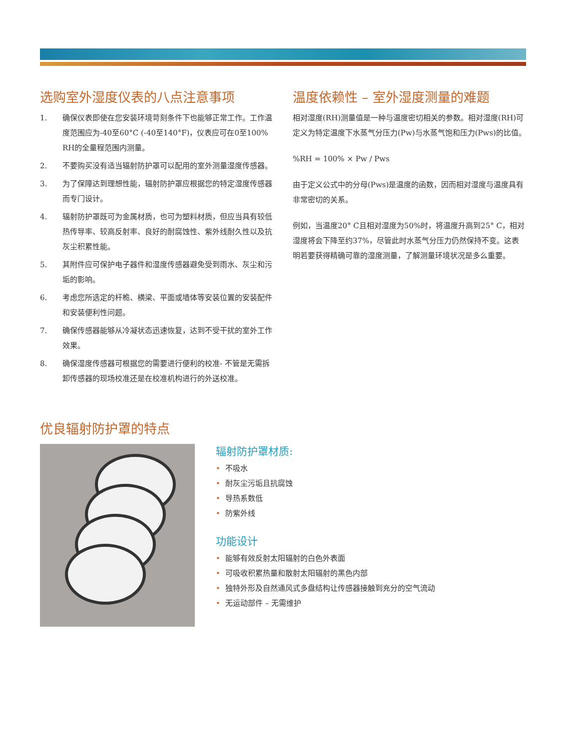选购室外湿度仪表的八点注意事项
1. 确保仪表即使在您安装环境苛刻条件下也能够正常工作。工作温度范围应为-40至60°C (-40至140°F)，仪表应可在0至100% RH的全量程范围内测量。
2. 不要购买没有适当辐射防护罩可以配用的室外测量湿度传感器。
3. 为了保障达到理想性能，辐射防护罩应根据您的特定湿度传感器而专门设计。
4. 辐射防护罩既可为金属材质，也可为塑料材质，但应当具有较低热传导率、较高反射率、良好的耐腐蚀性、紫外线耐久性以及抗灰尘积累性能。
5. 其附件应可保护电子器件和湿度传感器避免受到雨水、灰尘和污垢的影响。
6. 考虑您所选定的杆桅、横梁、平面或墙体等安装位置的安装配件和安装便利性问题。
7. 确保传感器能够从冷凝状态迅速恢复，达到不受干扰的室外工作效果。
8. 确保湿度传感器可根据您的需要进行便利的校准- 不管是无需拆卸传感器的现场校准还是在校准机构进行的外送校准。
温度依赖性 – 室外湿度测量的难题
相对湿度(RH)测量值是一种与温度密切相关的参数。相对湿度(RH)可定义为特定温度下水蒸气分压力(Pw)与水蒸气饱和压力(Pws)的比值。
%RH = 100% × Pw / Pws
由于定义公式中的分母(Pws)是温度的函数，因而相对湿度与温度具有非常密切的关系。
例如，当温度20° C且相对湿度为50%时，将温度升高到25° C，相对湿度将会下降至约37%，尽管此时水蒸气分压力仍然保持不变。这表明若要获得精确可靠的湿度测量，了解测量环境状况是多么重要。
优良辐射防护罩的特点
辐射防护罩材质:
• 不吸水
• 耐灰尘污垢且抗腐蚀
• 导热系数低
• 防紫外线
功能设计
• 能够有效反射太阳辐射的白色外表面
• 可吸收积累热量和散射太阳辐射的黑色内部
• 独特外形及自然通风式多盘结构让传感器接触到充分的空气流动
• 无运动部件 – 无需维护